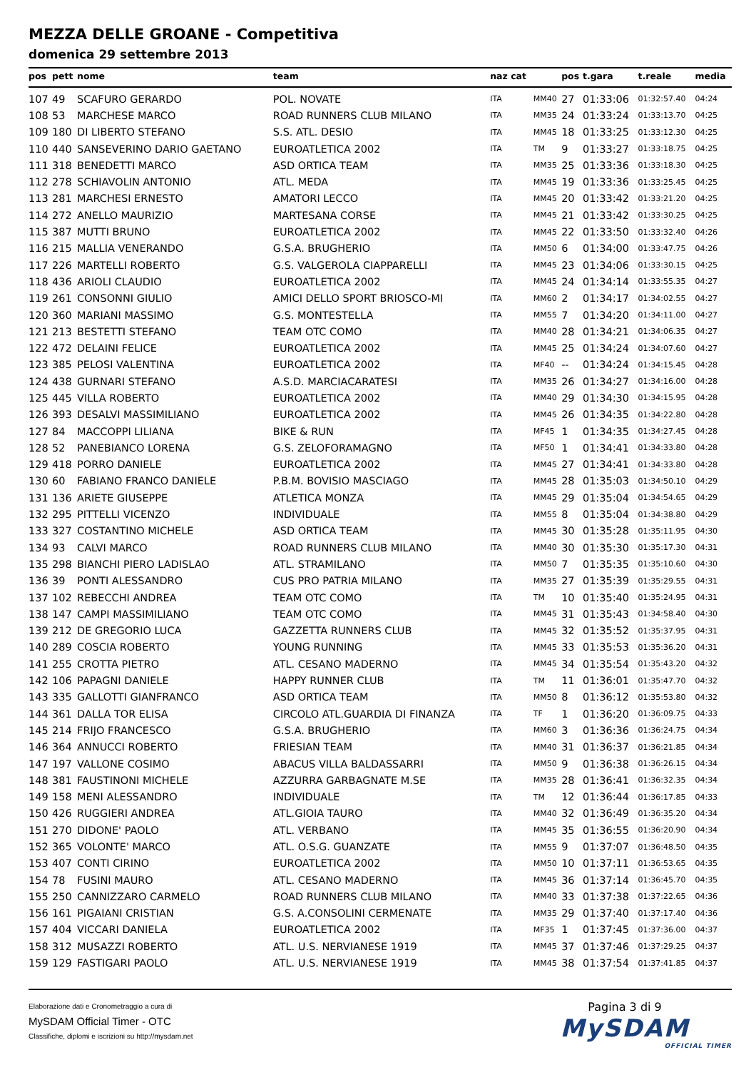MEZZA DELLE GROANE - Competitiva
domenica 29 settembre 2013
| pos | pett | nome | team | naz cat | | pos | t.gara | t.reale | media |
| --- | --- | --- | --- | --- | --- | --- | --- | --- | --- |
| 107 | 49 | SCAFURO GERARDO | POL. NOVATE | ITA | MM40 | 27 | 01:33:06 | 01:32:57.40 | 04:24 |
| 108 | 53 | MARCHESE MARCO | ROAD RUNNERS CLUB MILANO | ITA | MM35 | 24 | 01:33:24 | 01:33:13.70 | 04:25 |
| 109 | 180 | DI LIBERTO STEFANO | S.S. ATL. DESIO | ITA | MM45 | 18 | 01:33:25 | 01:33:12.30 | 04:25 |
| 110 | 440 | SANSEVERINO DARIO GAETANO | EUROATLETICA 2002 | ITA | TM | 9 | 01:33:27 | 01:33:18.75 | 04:25 |
| 111 | 318 | BENEDETTI MARCO | ASD ORTICA TEAM | ITA | MM35 | 25 | 01:33:36 | 01:33:18.30 | 04:25 |
| 112 | 278 | SCHIAVOLIN ANTONIO | ATL. MEDA | ITA | MM45 | 19 | 01:33:36 | 01:33:25.45 | 04:25 |
| 113 | 281 | MARCHESI ERNESTO | AMATORI LECCO | ITA | MM45 | 20 | 01:33:42 | 01:33:21.20 | 04:25 |
| 114 | 272 | ANELLO MAURIZIO | MARTESANA CORSE | ITA | MM45 | 21 | 01:33:42 | 01:33:30.25 | 04:25 |
| 115 | 387 | MUTTI BRUNO | EUROATLETICA 2002 | ITA | MM45 | 22 | 01:33:50 | 01:33:32.40 | 04:26 |
| 116 | 215 | MALLIA VENERANDO | G.S.A. BRUGHERIO | ITA | MM50 | 6 | 01:34:00 | 01:33:47.75 | 04:26 |
| 117 | 226 | MARTELLI ROBERTO | G.S. VALGEROLA CIAPPARELLI | ITA | MM45 | 23 | 01:34:06 | 01:33:30.15 | 04:25 |
| 118 | 436 | ARIOLI CLAUDIO | EUROATLETICA 2002 | ITA | MM45 | 24 | 01:34:14 | 01:33:55.35 | 04:27 |
| 119 | 261 | CONSONNI GIULIO | AMICI DELLO SPORT BRIOSCO-MI | ITA | MM60 | 2 | 01:34:17 | 01:34:02.55 | 04:27 |
| 120 | 360 | MARIANI MASSIMO | G.S. MONTESTELLA | ITA | MM55 | 7 | 01:34:20 | 01:34:11.00 | 04:27 |
| 121 | 213 | BESTETTI STEFANO | TEAM OTC COMO | ITA | MM40 | 28 | 01:34:21 | 01:34:06.35 | 04:27 |
| 122 | 472 | DELAINI FELICE | EUROATLETICA 2002 | ITA | MM45 | 25 | 01:34:24 | 01:34:07.60 | 04:27 |
| 123 | 385 | PELOSI VALENTINA | EUROATLETICA 2002 | ITA | MF40 | -- | 01:34:24 | 01:34:15.45 | 04:28 |
| 124 | 438 | GURNARI STEFANO | A.S.D. MARCIACARATESI | ITA | MM35 | 26 | 01:34:27 | 01:34:16.00 | 04:28 |
| 125 | 445 | VILLA ROBERTO | EUROATLETICA 2002 | ITA | MM40 | 29 | 01:34:30 | 01:34:15.95 | 04:28 |
| 126 | 393 | DESALVI MASSIMILIANO | EUROATLETICA 2002 | ITA | MM45 | 26 | 01:34:35 | 01:34:22.80 | 04:28 |
| 127 | 84 | MACCOPPI LILIANA | BIKE & RUN | ITA | MF45 | 1 | 01:34:35 | 01:34:27.45 | 04:28 |
| 128 | 52 | PANEBIANCO LORENA | G.S. ZELOFORAMAGNO | ITA | MF50 | 1 | 01:34:41 | 01:34:33.80 | 04:28 |
| 129 | 418 | PORRO DANIELE | EUROATLETICA 2002 | ITA | MM45 | 27 | 01:34:41 | 01:34:33.80 | 04:28 |
| 130 | 60 | FABIANO FRANCO DANIELE | P.B.M. BOVISIO MASCIAGO | ITA | MM45 | 28 | 01:35:03 | 01:34:50.10 | 04:29 |
| 131 | 136 | ARIETE GIUSEPPE | ATLETICA MONZA | ITA | MM45 | 29 | 01:35:04 | 01:34:54.65 | 04:29 |
| 132 | 295 | PITTELLI VICENZO | INDIVIDUALE | ITA | MM55 | 8 | 01:35:04 | 01:34:38.80 | 04:29 |
| 133 | 327 | COSTANTINO MICHELE | ASD ORTICA TEAM | ITA | MM45 | 30 | 01:35:28 | 01:35:11.95 | 04:30 |
| 134 | 93 | CALVI MARCO | ROAD RUNNERS CLUB MILANO | ITA | MM40 | 30 | 01:35:30 | 01:35:17.30 | 04:31 |
| 135 | 298 | BIANCHI PIERO LADISLAO | ATL. STRAMILANO | ITA | MM50 | 7 | 01:35:35 | 01:35:10.60 | 04:30 |
| 136 | 39 | PONTI ALESSANDRO | CUS PRO PATRIA MILANO | ITA | MM35 | 27 | 01:35:39 | 01:35:29.55 | 04:31 |
| 137 | 102 | REBECCHI ANDREA | TEAM OTC COMO | ITA | TM | 10 | 01:35:40 | 01:35:24.95 | 04:31 |
| 138 | 147 | CAMPI MASSIMILIANO | TEAM OTC COMO | ITA | MM45 | 31 | 01:35:43 | 01:34:58.40 | 04:30 |
| 139 | 212 | DE GREGORIO LUCA | GAZZETTA RUNNERS CLUB | ITA | MM45 | 32 | 01:35:52 | 01:35:37.95 | 04:31 |
| 140 | 289 | COSCIA ROBERTO | YOUNG RUNNING | ITA | MM45 | 33 | 01:35:53 | 01:35:36.20 | 04:31 |
| 141 | 255 | CROTTA PIETRO | ATL. CESANO MADERNO | ITA | MM45 | 34 | 01:35:54 | 01:35:43.20 | 04:32 |
| 142 | 106 | PAPAGNI DANIELE | HAPPY RUNNER CLUB | ITA | TM | 11 | 01:36:01 | 01:35:47.70 | 04:32 |
| 143 | 335 | GALLOTTI GIANFRANCO | ASD ORTICA TEAM | ITA | MM50 | 8 | 01:36:12 | 01:35:53.80 | 04:32 |
| 144 | 361 | DALLA TOR ELISA | CIRCOLO ATL.GUARDIA DI FINANZA | ITA | TF | 1 | 01:36:20 | 01:36:09.75 | 04:33 |
| 145 | 214 | FRIJO FRANCESCO | G.S.A. BRUGHERIO | ITA | MM60 | 3 | 01:36:36 | 01:36:24.75 | 04:34 |
| 146 | 364 | ANNUCCI ROBERTO | FRIESIAN TEAM | ITA | MM40 | 31 | 01:36:37 | 01:36:21.85 | 04:34 |
| 147 | 197 | VALLONE COSIMO | ABACUS VILLA BALDASSARRI | ITA | MM50 | 9 | 01:36:38 | 01:36:26.15 | 04:34 |
| 148 | 381 | FAUSTINONI MICHELE | AZZURRA GARBAGNATE M.SE | ITA | MM35 | 28 | 01:36:41 | 01:36:32.35 | 04:34 |
| 149 | 158 | MENI ALESSANDRO | INDIVIDUALE | ITA | TM | 12 | 01:36:44 | 01:36:17.85 | 04:33 |
| 150 | 426 | RUGGIERI ANDREA | ATL.GIOIA TAURO | ITA | MM40 | 32 | 01:36:49 | 01:36:35.20 | 04:34 |
| 151 | 270 | DIDONE' PAOLO | ATL. VERBANO | ITA | MM45 | 35 | 01:36:55 | 01:36:20.90 | 04:34 |
| 152 | 365 | VOLONTE' MARCO | ATL. O.S.G. GUANZATE | ITA | MM55 | 9 | 01:37:07 | 01:36:48.50 | 04:35 |
| 153 | 407 | CONTI CIRINO | EUROATLETICA 2002 | ITA | MM50 | 10 | 01:37:11 | 01:36:53.65 | 04:35 |
| 154 | 78 | FUSINI MAURO | ATL. CESANO MADERNO | ITA | MM45 | 36 | 01:37:14 | 01:36:45.70 | 04:35 |
| 155 | 250 | CANNIZZARO CARMELO | ROAD RUNNERS CLUB MILANO | ITA | MM40 | 33 | 01:37:38 | 01:37:22.65 | 04:36 |
| 156 | 161 | PIGAIANI CRISTIAN | G.S. A.CONSOLINI CERMENATE | ITA | MM35 | 29 | 01:37:40 | 01:37:17.40 | 04:36 |
| 157 | 404 | VICCARI DANIELA | EUROATLETICA 2002 | ITA | MF35 | 1 | 01:37:45 | 01:37:36.00 | 04:37 |
| 158 | 312 | MUSAZZI ROBERTO | ATL. U.S. NERVIANESE 1919 | ITA | MM45 | 37 | 01:37:46 | 01:37:29.25 | 04:37 |
| 159 | 129 | FASTIGARI PAOLO | ATL. U.S. NERVIANESE 1919 | ITA | MM45 | 38 | 01:37:54 | 01:37:41.85 | 04:37 |
Elaborazione dati e Cronometraggio a cura di
MySDAM Official Timer - OTC
Classifiche, diplomi e iscrizioni su http://mysdam.net
Pagina 3 di 9
MySDAM
OFFICIAL TIMER